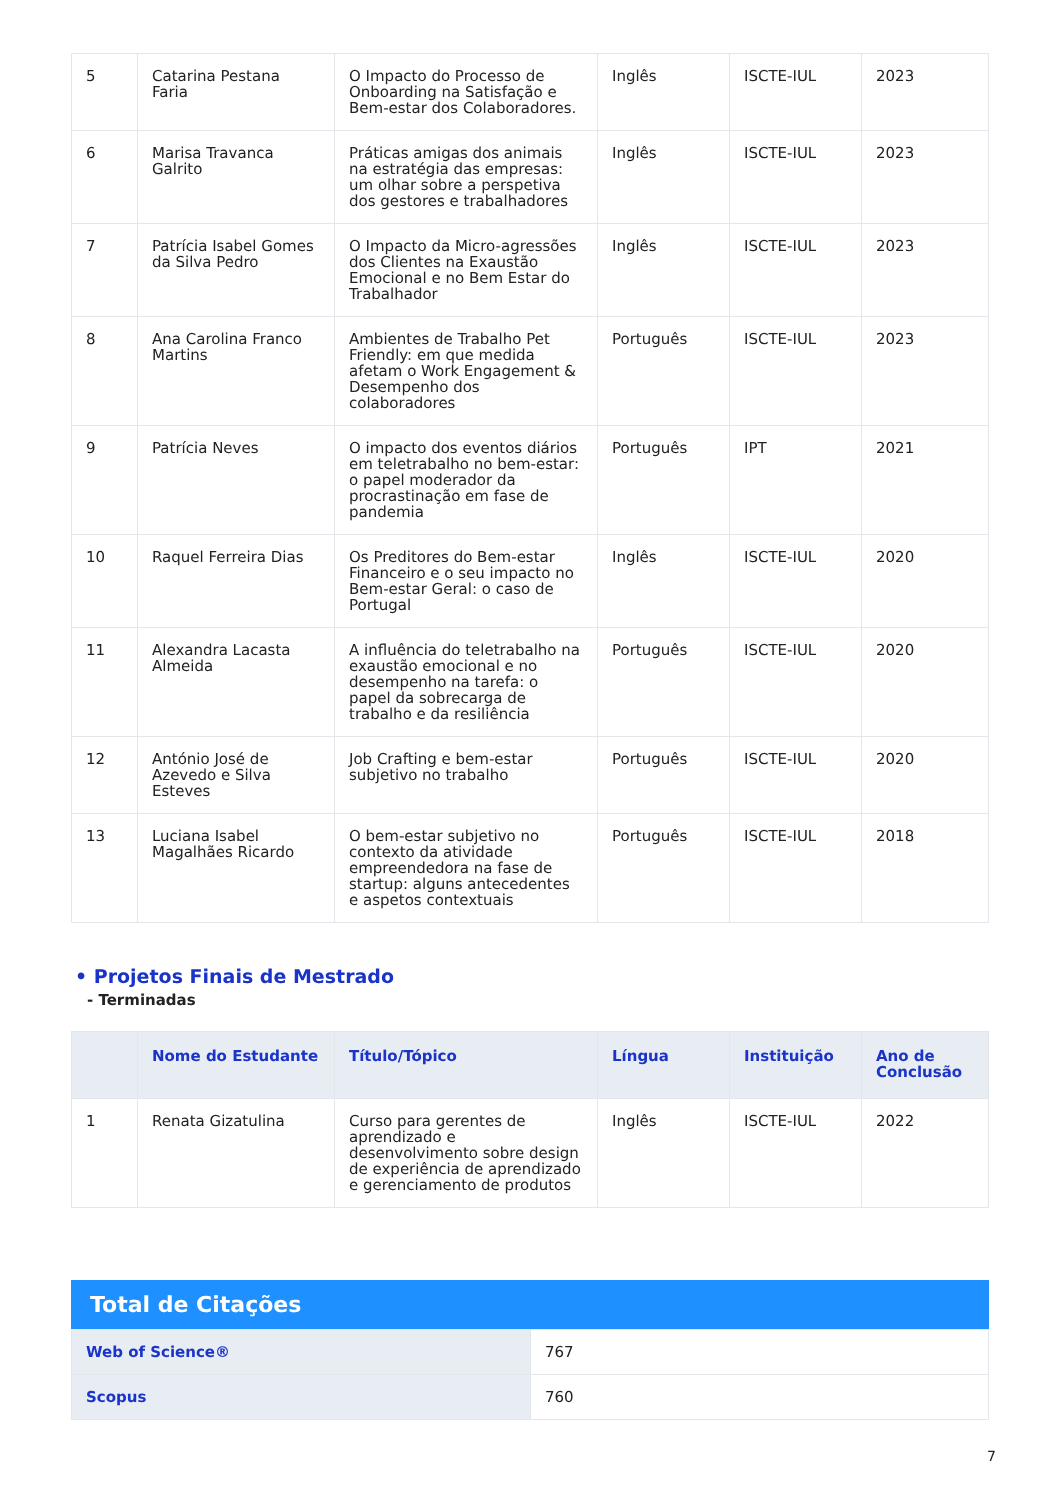| 5 | Catarina Pestana Faria | O Impacto do Processo de Onboarding na Satisfação e Bem-estar dos Colaboradores. | Inglês | ISCTE-IUL | 2023 |
| 6 | Marisa Travanca Galrito | Práticas amigas dos animais na estratégia das empresas: um olhar sobre a perspetiva dos gestores e trabalhadores | Inglês | ISCTE-IUL | 2023 |
| 7 | Patrícia Isabel Gomes da Silva Pedro | O Impacto da Micro-agressões dos Clientes na Exaustão Emocional e no Bem Estar do Trabalhador | Inglês | ISCTE-IUL | 2023 |
| 8 | Ana Carolina Franco Martins | Ambientes de Trabalho Pet Friendly: em que medida afetam o Work Engagement & Desempenho dos colaboradores | Português | ISCTE-IUL | 2023 |
| 9 | Patrícia Neves | O impacto dos eventos diários em teletrabalho no bem-estar: o papel moderador da procrastinação em fase de pandemia | Português | IPT | 2021 |
| 10 | Raquel Ferreira Dias | Os Preditores do Bem-estar Financeiro e o seu impacto no Bem-estar Geral: o caso de Portugal | Inglês | ISCTE-IUL | 2020 |
| 11 | Alexandra Lacasta Almeida | A influência do teletrabalho na exaustão emocional e no desempenho na tarefa: o papel da sobrecarga de trabalho e da resiliência | Português | ISCTE-IUL | 2020 |
| 12 | António José de Azevedo e Silva Esteves | Job Crafting e bem-estar subjetivo no trabalho | Português | ISCTE-IUL | 2020 |
| 13 | Luciana Isabel Magalhães Ricardo | O bem-estar subjetivo no contexto da atividade empreendedora na fase de startup: alguns antecedentes e aspetos contextuais | Português | ISCTE-IUL | 2018 |
• Projetos Finais de Mestrado
- Terminadas
| | Nome do Estudante | Título/Tópico | Língua | Instituição | Ano de Conclusão |
| --- | --- | --- | --- | --- | --- |
| 1 | Renata Gizatulina | Curso para gerentes de aprendizado e desenvolvimento sobre design de experiência de aprendizado e gerenciamento de produtos | Inglês | ISCTE-IUL | 2022 |
Total de Citações
| Web of Science® | 767 |
| Scopus | 760 |
7